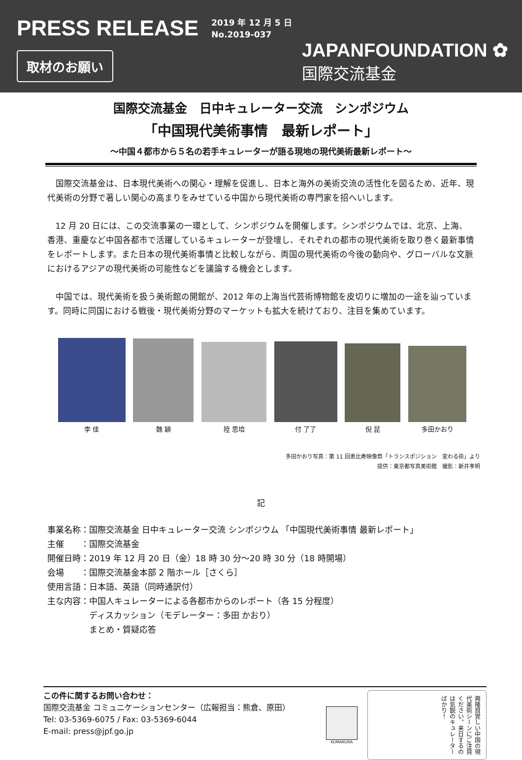PRESS RELEASE
2019 年 12 月 5 日
No.2019-037
取材のお願い
JAPANFOUNDATION ✿
国際交流基金
国際交流基金　日中キュレーター交流　シンポジウム
「中国現代美術事情　最新レポート」
～中国４都市から５名の若手キュレーターが語る現地の現代美術最新レポート～
国際交流基金は、日本現代美術への関心・理解を促進し、日本と海外の美術交流の活性化を図るため、近年、現代美術の分野で著しい関心の高まりをみせている中国から現代美術の専門家を招へいします。
12 月 20 日には、この交流事業の一環として、シンポジウムを開催します。シンポジウムでは、北京、上海、香港、重慶など中国各都市で活躍しているキュレーターが登壇し、それぞれの都市の現代美術を取り巻く最新事情をレポートします。また日本の現代美術事情と比較しながら、両国の現代美術の今後の動向や、グローバルな文脈におけるアジアの現代美術の可能性などを議論する機会とします。
中国では、現代美術を扱う美術館の開館が、2012 年の上海当代芸術博物館を皮切りに増加の一途を辿っています。同時に同国における戦後・現代美術分野のマーケットも拡大を続けており、注目を集めています。
李 佳
魏 穎
陸 思培
付 了了
倪 昆
多田かおり
多田かおり写真：第 11 回恵比寿映像祭「トランスポジション　変わる術」より
提供：東京都写真美術館　撮影：新井孝明
記
| 事業名称： | 国際交流基金 日中キュレーター交流 シンポジウム 「中国現代美術事情 最新レポート」 |
| 主催 ： | 国際交流基金 |
| 開催日時： | 2019 年 12 月 20 日（金）18 時 30 分～20 時 30 分（18 時開場） |
| 会場 ： | 国際交流基金本部 2 階ホール［さくら］ |
| 使用言語： | 日本語、英語（同時通訳付） |
| 主な内容： | 中国人キュレーターによる各都市からのレポート（各 15 分程度） ディスカッション（モデレーター：多田 かおり） まとめ・質疑応答 |
この件に関するお問い合わせ：
国際交流基金 コミュニケーションセンター（広報担当：熊倉、原田）
Tel: 03-5369-6075 / Fax: 03-5369-6044
E-mail: press@jpf.go.jp
KUMAKURA
興隆目覚しい中国の現代美術シーンにご注目ください。来日するのは気鋭のキュレーターばかり！